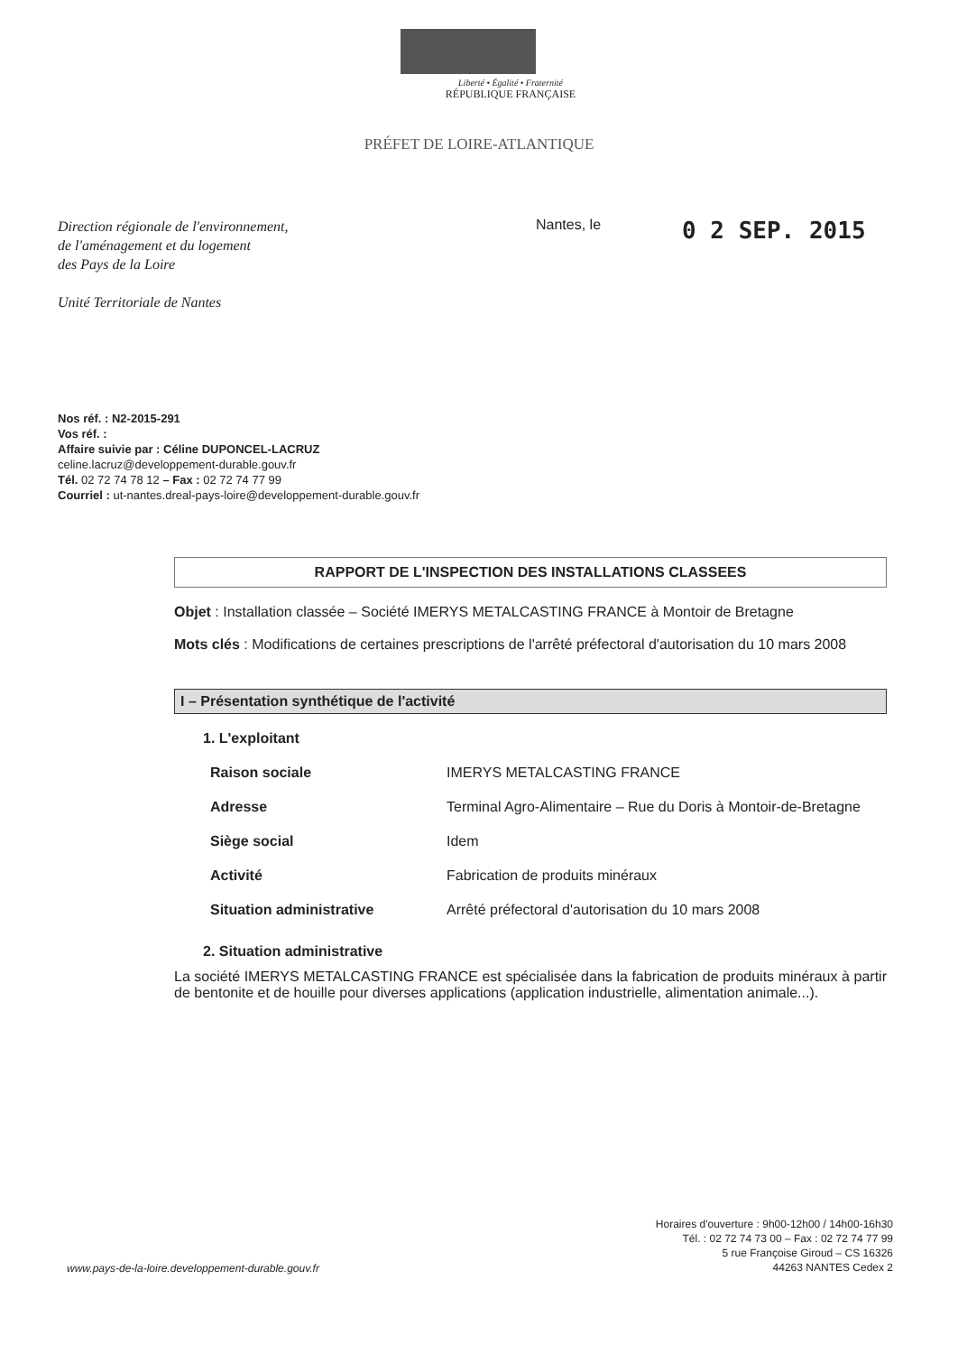Liberté • Égalité • Fraternité
RÉPUBLIQUE FRANÇAISE
PRÉFET DE LOIRE-ATLANTIQUE
Direction régionale de l'environnement,
de l'aménagement et du logement
des Pays de la Loire
Unité Territoriale de Nantes
Nantes, le
0 2 SEP. 2015
Nos réf. : N2-2015-291
Vos réf. :
Affaire suivie par : Céline DUPONCEL-LACRUZ
celine.lacruz@developpement-durable.gouv.fr
Tél. 02 72 74 78 12 – Fax : 02 72 74 77 99
Courriel : ut-nantes.dreal-pays-loire@developpement-durable.gouv.fr
RAPPORT DE L'INSPECTION DES INSTALLATIONS CLASSEES
Objet : Installation classée – Société IMERYS METALCASTING FRANCE à Montoir de Bretagne
Mots clés : Modifications de certaines prescriptions de l'arrêté préfectoral d'autorisation du 10 mars 2008
I – Présentation synthétique de l'activité
1. L'exploitant
| Raison sociale | IMERYS METALCASTING FRANCE |
| Adresse | Terminal Agro-Alimentaire – Rue du Doris à Montoir-de-Bretagne |
| Siège social | Idem |
| Activité | Fabrication de produits minéraux |
| Situation administrative | Arrêté préfectoral d'autorisation du 10 mars 2008 |
2. Situation administrative
La société IMERYS METALCASTING FRANCE est spécialisée dans la fabrication de produits minéraux à partir de bentonite et de houille pour diverses applications (application industrielle, alimentation animale...).
www.pays-de-la-loire.developpement-durable.gouv.fr
Horaires d'ouverture : 9h00-12h00 / 14h00-16h30
Tél. : 02 72 74 73 00 – Fax : 02 72 74 77 99
5 rue Françoise Giroud – CS 16326
44263 NANTES Cedex 2